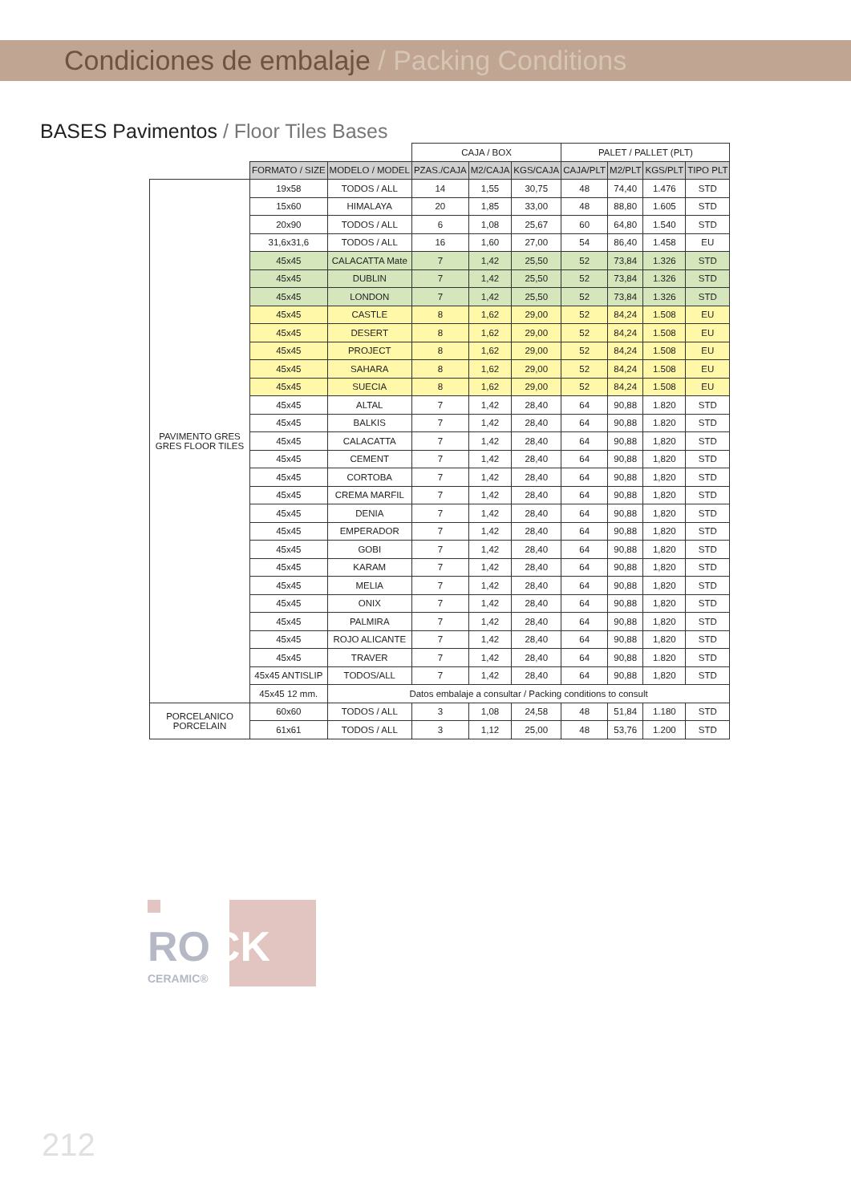Condiciones de embalaje / Packing Conditions
BASES Pavimentos / Floor Tiles Bases
| | | | CAJA / BOX | | | PALET / PALLET (PLT) | | | |
| --- | --- | --- | --- | --- | --- | --- | --- | --- | --- |
| | FORMATO / SIZE | MODELO / MODEL | PZAS./CAJA | M2/CAJA | KGS/CAJA | CAJA/PLT | M2/PLT | KGS/PLT | TIPO PLT |
| PAVIMENTO GRES GRES FLOOR TILES | 19x58 | TODOS / ALL | 14 | 1,55 | 30,75 | 48 | 74,40 | 1.476 | STD |
| | 15x60 | HIMALAYA | 20 | 1,85 | 33,00 | 48 | 88,80 | 1.605 | STD |
| | 20x90 | TODOS / ALL | 6 | 1,08 | 25,67 | 60 | 64,80 | 1.540 | STD |
| | 31,6x31,6 | TODOS / ALL | 16 | 1,60 | 27,00 | 54 | 86,40 | 1.458 | EU |
| | 45x45 | CALACATTA Mate | 7 | 1,42 | 25,50 | 52 | 73,84 | 1.326 | STD |
| | 45x45 | DUBLIN | 7 | 1,42 | 25,50 | 52 | 73,84 | 1.326 | STD |
| | 45x45 | LONDON | 7 | 1,42 | 25,50 | 52 | 73,84 | 1.326 | STD |
| | 45x45 | CASTLE | 8 | 1,62 | 29,00 | 52 | 84,24 | 1.508 | EU |
| | 45x45 | DESERT | 8 | 1,62 | 29,00 | 52 | 84,24 | 1.508 | EU |
| | 45x45 | PROJECT | 8 | 1,62 | 29,00 | 52 | 84,24 | 1.508 | EU |
| | 45x45 | SAHARA | 8 | 1,62 | 29,00 | 52 | 84,24 | 1.508 | EU |
| | 45x45 | SUECIA | 8 | 1,62 | 29,00 | 52 | 84,24 | 1.508 | EU |
| | 45x45 | ALTAL | 7 | 1,42 | 28,40 | 64 | 90,88 | 1.820 | STD |
| | 45x45 | BALKIS | 7 | 1,42 | 28,40 | 64 | 90,88 | 1.820 | STD |
| | 45x45 | CALACATTA | 7 | 1,42 | 28,40 | 64 | 90,88 | 1,820 | STD |
| | 45x45 | CEMENT | 7 | 1,42 | 28,40 | 64 | 90,88 | 1,820 | STD |
| | 45x45 | CORTOBA | 7 | 1,42 | 28,40 | 64 | 90,88 | 1,820 | STD |
| | 45x45 | CREMA MARFIL | 7 | 1,42 | 28,40 | 64 | 90,88 | 1,820 | STD |
| | 45x45 | DENIA | 7 | 1,42 | 28,40 | 64 | 90,88 | 1,820 | STD |
| | 45x45 | EMPERADOR | 7 | 1,42 | 28,40 | 64 | 90,88 | 1,820 | STD |
| | 45x45 | GOBI | 7 | 1,42 | 28,40 | 64 | 90,88 | 1,820 | STD |
| | 45x45 | KARAM | 7 | 1,42 | 28,40 | 64 | 90,88 | 1,820 | STD |
| | 45x45 | MELIA | 7 | 1,42 | 28,40 | 64 | 90,88 | 1,820 | STD |
| | 45x45 | ONIX | 7 | 1,42 | 28,40 | 64 | 90,88 | 1,820 | STD |
| | 45x45 | PALMIRA | 7 | 1,42 | 28,40 | 64 | 90,88 | 1,820 | STD |
| | 45x45 | ROJO ALICANTE | 7 | 1,42 | 28,40 | 64 | 90,88 | 1,820 | STD |
| | 45x45 | TRAVER | 7 | 1,42 | 28,40 | 64 | 90,88 | 1.820 | STD |
| | 45x45 ANTISLIP | TODOS/ALL | 7 | 1,42 | 28,40 | 64 | 90,88 | 1,820 | STD |
| | 45x45 12 mm. | Datos embalaje a consultar / Packing conditions to consult | | | | | | | |
| PORCELANICO PORCELAIN | 60x60 | TODOS / ALL | 3 | 1,08 | 24,58 | 48 | 51,84 | 1.180 | STD |
| | 61x61 | TODOS / ALL | 3 | 1,12 | 25,00 | 48 | 53,76 | 1.200 | STD |
ROCK
CERAMIC®
212